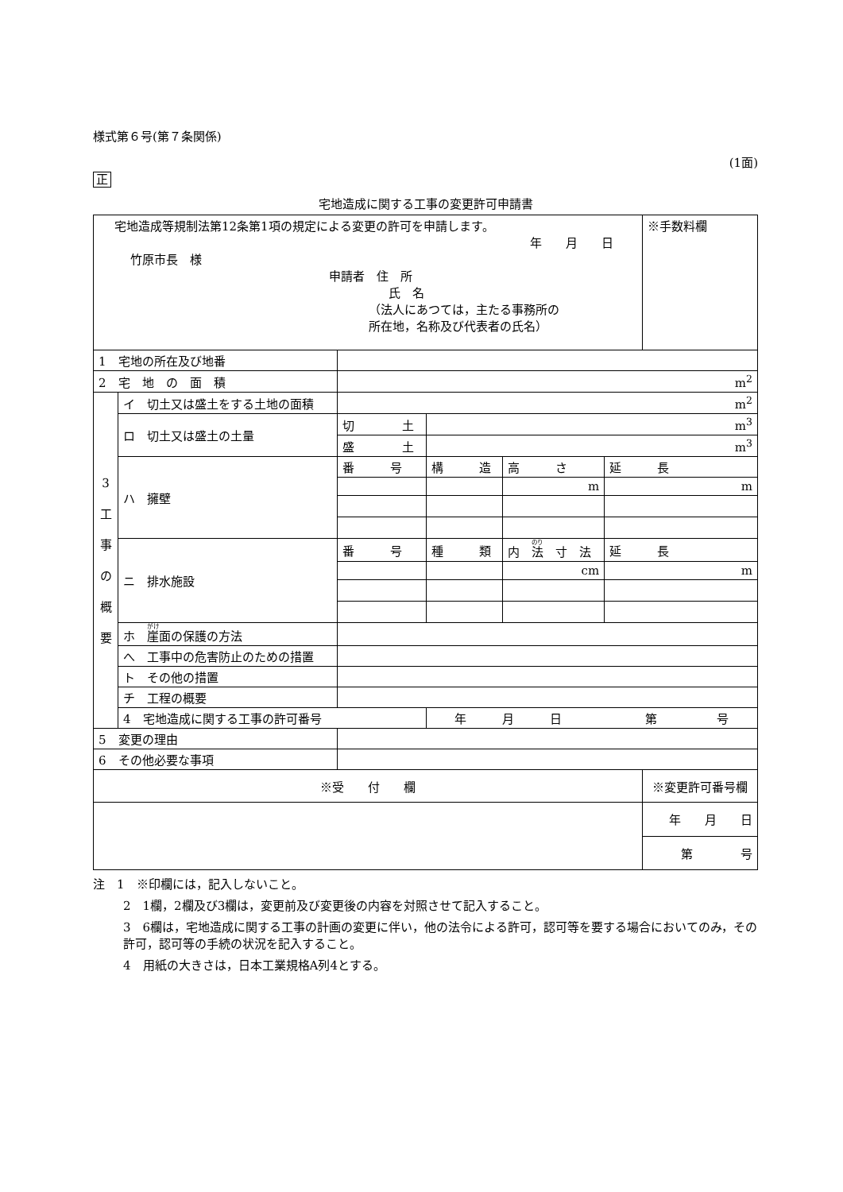様式第６号(第７条関係)
(1面)
正
宅地造成に関する工事の変更許可申請書
| 宅地造成等規制法第12条第1項の規定による変更の許可を申請します。 年 月 日 竹原市長 様 申請者 住 所 氏 名 （法人にあつては，主たる事務所の 所在地，名称及び代表者の氏名） | | | | | | ※手数料欄 |
| 1 宅地の所在及び地番 | | | | | | |
| 2 宅 地 の 面 積 | | m<sup>2</sup> | | | | |
| 3 工 事 の 概 要 | イ 切土又は盛土をする土地の面積 | m<sup>2</sup> | | | | |
| | ロ 切土又は盛土の土量 | 切 土 | m<sup>3</sup> | | | |
| | | 盛 土 | m<sup>3</sup> | | | |
| | ハ 擁壁 | 番 号 | 構 造 | 高 さ | 延 長 | |
| | | | | m | m | |
| | ニ 排水施設 | 番 号 | 種 類 | 内 法 寸 法 | 延 長 | |
| | | | | cm | m | |
| | ホ 崖 面の保護の方法 | | | | | |
| | へ 工事中の危害防止のための措置 | | | | | |
| | ト その他の措置 | | | | | |
| | チ 工程の概要 | | | | | |
| | 4 宅地造成に関する工事の許可番号 | | 年 月 日 第 号 | | | |
| 5 変更の理由 | | | | | | |
| 6 その他必要な事項 | | | | | | |
| ※受 付 欄 | | | | | | ※変更許可番号欄 |
| | | | | | | 年 月 日 |
| | | | | | | 第 号 |
注　1　※印欄には，記入しないこと。
2　1欄，2欄及び3欄は，変更前及び変更後の内容を対照させて記入すること。
3　6欄は，宅地造成に関する工事の計画の変更に伴い，他の法令による許可，認可等を要する場合においてのみ，その許可，認可等の手続の状況を記入すること。
4　用紙の大きさは，日本工業規格A列4とする。